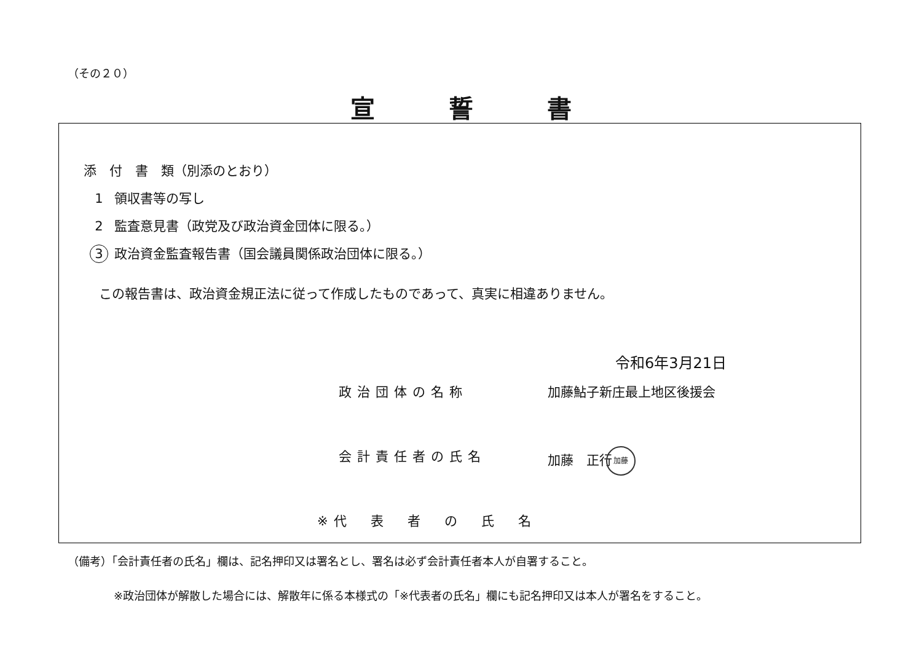（その２０）
宣誓書
添　付　書　類（別添のとおり）
1 領収書等の写し
2 監査意見書（政党及び政治資金団体に限る。）
3 政治資金監査報告書（国会議員関係政治団体に限る。）
この報告書は、政治資金規正法に従って作成したものであって、真実に相違ありません。
令和6年3月21日
政治団体の名称 加藤鮎子新庄最上地区後援会
会計責任者の氏名 加藤　正行加藤
※代　表　者　の　氏　名
（備考）「会計責任者の氏名」欄は、記名押印又は署名とし、署名は必ず会計責任者本人が自署すること。
※政治団体が解散した場合には、解散年に係る本様式の「※代表者の氏名」欄にも記名押印又は本人が署名をすること。